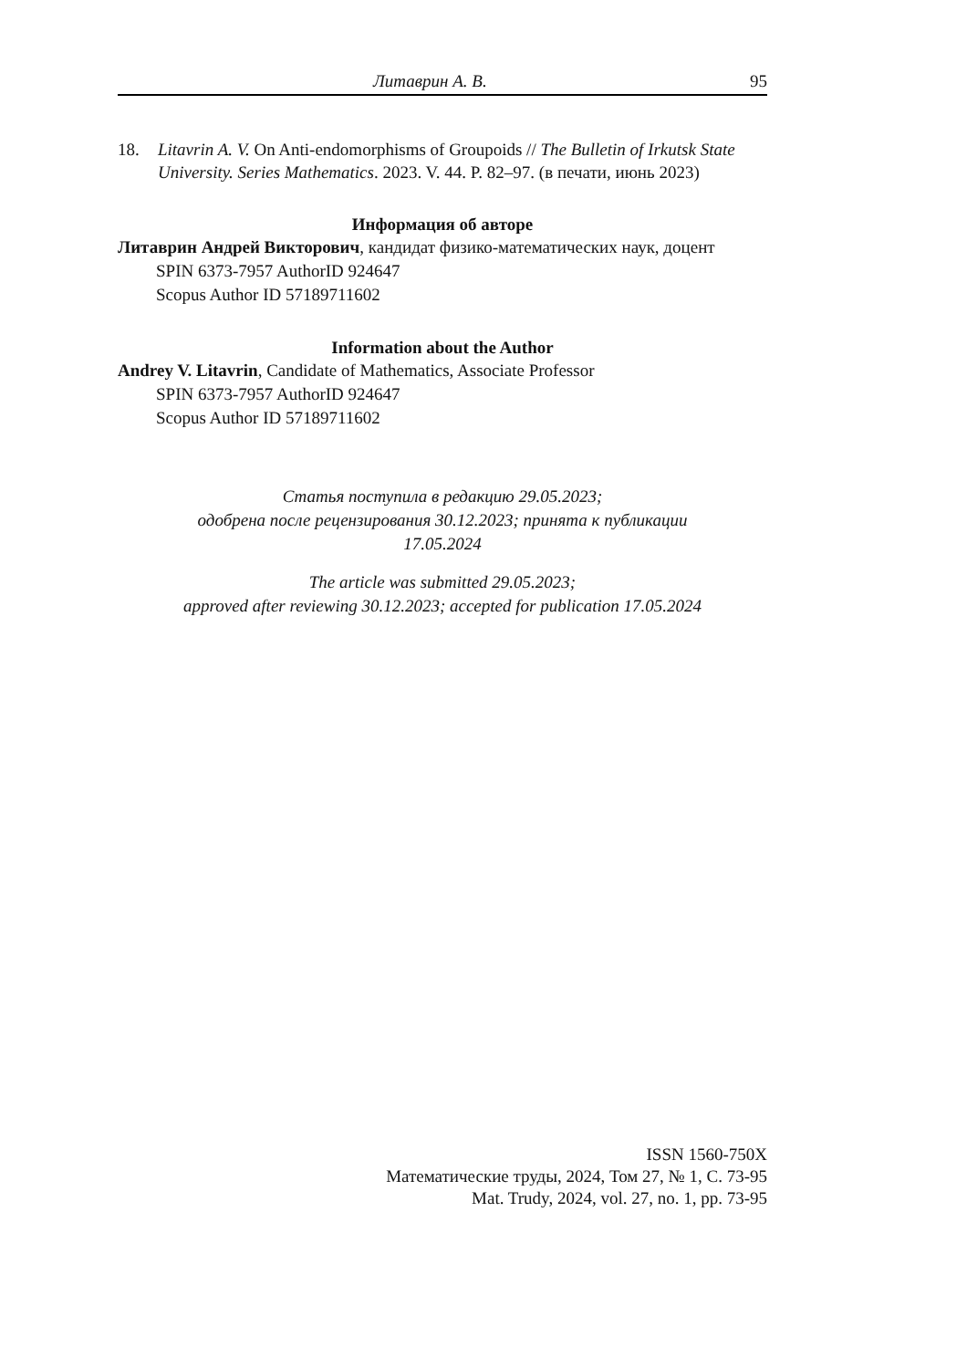Литаврин А. В. 95
18. Litavrin A. V. On Anti-endomorphisms of Groupoids // The Bulletin of Irkutsk State University. Series Mathematics. 2023. V. 44. P. 82–97. (в печати, июнь 2023)
Информация об авторе
Литаврин Андрей Викторович, кандидат физико-математических наук, доцент
SPIN 6373-7957 AuthorID 924647
Scopus Author ID 57189711602
Information about the Author
Andrey V. Litavrin, Candidate of Mathematics, Associate Professor
SPIN 6373-7957 AuthorID 924647
Scopus Author ID 57189711602
Статья поступила в редакцию 29.05.2023;
одобрена после рецензирования 30.12.2023; принята к публикации
17.05.2024
The article was submitted 29.05.2023;
approved after reviewing 30.12.2023; accepted for publication 17.05.2024
ISSN 1560-750X
Математические труды, 2024, Том 27, № 1, С. 73-95
Mat. Trudy, 2024, vol. 27, no. 1, pp. 73-95